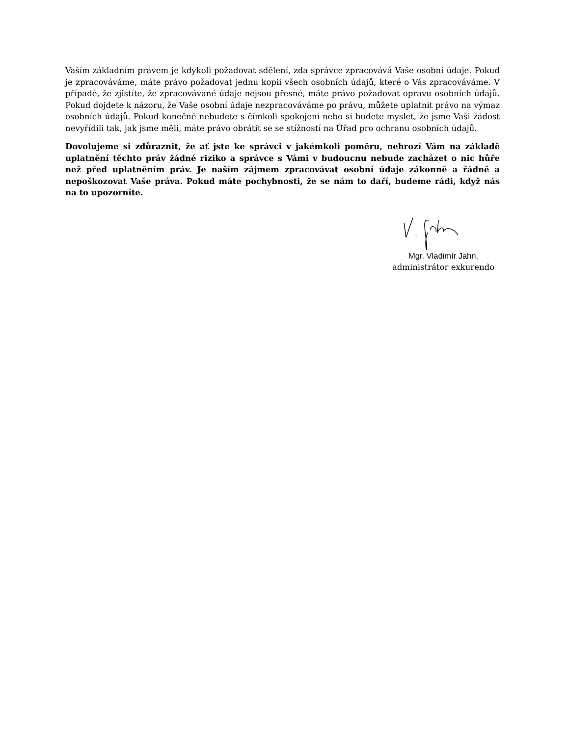Vaším základním právem je kdykoli požadovat sdělení, zda správce zpracovává Vaše osobní údaje. Pokud je zpracováváme, máte právo požadovat jednu kopii všech osobních údajů, které o Vás zpracováváme. V případě, že zjistíte, že zpracovávané údaje nejsou přesné, máte právo požadovat opravu osobních údajů. Pokud dojdete k názoru, že Vaše osobní údaje nezpracováváme po právu, můžete uplatnit právo na výmaz osobních údajů. Pokud konečně nebudete s čímkoli spokojeni nebo si budete myslet, že jsme Vaši žádost nevyřídili tak, jak jsme měli, máte právo obrátit se se stížností na Úřad pro ochranu osobních údajů.
Dovolujeme si zdůraznit, že ať jste ke správci v jakémkoli poměru, nehrozí Vám na základě uplatnění těchto práv žádné riziko a správce s Vámi v budoucnu nebude zacházet o nic hůře než před uplatněním práv. Je naším zájmem zpracovávat osobní údaje zákonně a řádně a nepoškozovat Vaše práva. Pokud máte pochybnosti, že se nám to daří, budeme rádi, když nás na to upozorníte.
Mgr. Vladimír Jahn,
administrátor exkurendo